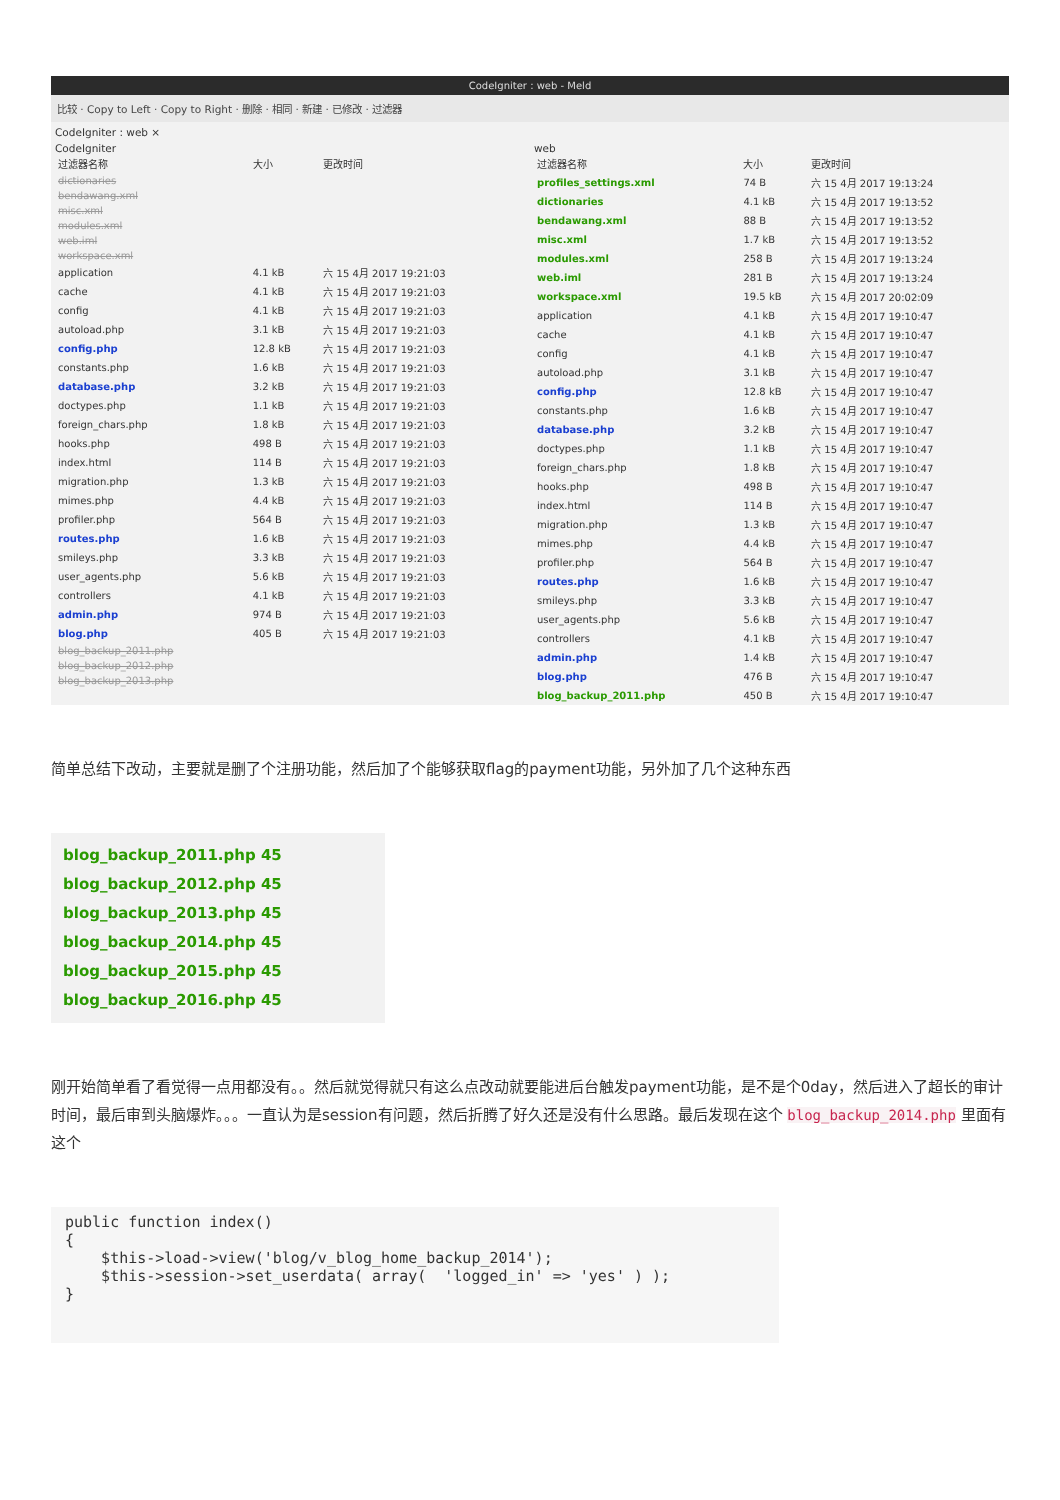CodeIgniter : web - Meld
比较 · Copy to Left · Copy to Right · 删除 · 相同 · 新建 · 已修改 · 过滤器
CodeIgniter : web ×
CodeIgniter
| 过滤器名称 | 大小 | 更改时间 |
| --- | --- | --- |
| dictionaries | | |
| bendawang.xml | | |
| misc.xml | | |
| modules.xml | | |
| web.iml | | |
| workspace.xml | | |
| application | 4.1 kB | 六 15 4月 2017 19:21:03 |
| cache | 4.1 kB | 六 15 4月 2017 19:21:03 |
| config | 4.1 kB | 六 15 4月 2017 19:21:03 |
| autoload.php | 3.1 kB | 六 15 4月 2017 19:21:03 |
| config.php | 12.8 kB | 六 15 4月 2017 19:21:03 |
| constants.php | 1.6 kB | 六 15 4月 2017 19:21:03 |
| database.php | 3.2 kB | 六 15 4月 2017 19:21:03 |
| doctypes.php | 1.1 kB | 六 15 4月 2017 19:21:03 |
| foreign_chars.php | 1.8 kB | 六 15 4月 2017 19:21:03 |
| hooks.php | 498 B | 六 15 4月 2017 19:21:03 |
| index.html | 114 B | 六 15 4月 2017 19:21:03 |
| migration.php | 1.3 kB | 六 15 4月 2017 19:21:03 |
| mimes.php | 4.4 kB | 六 15 4月 2017 19:21:03 |
| profiler.php | 564 B | 六 15 4月 2017 19:21:03 |
| routes.php | 1.6 kB | 六 15 4月 2017 19:21:03 |
| smileys.php | 3.3 kB | 六 15 4月 2017 19:21:03 |
| user_agents.php | 5.6 kB | 六 15 4月 2017 19:21:03 |
| controllers | 4.1 kB | 六 15 4月 2017 19:21:03 |
| admin.php | 974 B | 六 15 4月 2017 19:21:03 |
| blog.php | 405 B | 六 15 4月 2017 19:21:03 |
| blog_backup_2011.php | | |
| blog_backup_2012.php | | |
| blog_backup_2013.php | | |
web
| 过滤器名称 | 大小 | 更改时间 |
| --- | --- | --- |
| profiles_settings.xml | 74 B | 六 15 4月 2017 19:13:24 |
| dictionaries | 4.1 kB | 六 15 4月 2017 19:13:52 |
| bendawang.xml | 88 B | 六 15 4月 2017 19:13:52 |
| misc.xml | 1.7 kB | 六 15 4月 2017 19:13:52 |
| modules.xml | 258 B | 六 15 4月 2017 19:13:24 |
| web.iml | 281 B | 六 15 4月 2017 19:13:24 |
| workspace.xml | 19.5 kB | 六 15 4月 2017 20:02:09 |
| application | 4.1 kB | 六 15 4月 2017 19:10:47 |
| cache | 4.1 kB | 六 15 4月 2017 19:10:47 |
| config | 4.1 kB | 六 15 4月 2017 19:10:47 |
| autoload.php | 3.1 kB | 六 15 4月 2017 19:10:47 |
| config.php | 12.8 kB | 六 15 4月 2017 19:10:47 |
| constants.php | 1.6 kB | 六 15 4月 2017 19:10:47 |
| database.php | 3.2 kB | 六 15 4月 2017 19:10:47 |
| doctypes.php | 1.1 kB | 六 15 4月 2017 19:10:47 |
| foreign_chars.php | 1.8 kB | 六 15 4月 2017 19:10:47 |
| hooks.php | 498 B | 六 15 4月 2017 19:10:47 |
| index.html | 114 B | 六 15 4月 2017 19:10:47 |
| migration.php | 1.3 kB | 六 15 4月 2017 19:10:47 |
| mimes.php | 4.4 kB | 六 15 4月 2017 19:10:47 |
| profiler.php | 564 B | 六 15 4月 2017 19:10:47 |
| routes.php | 1.6 kB | 六 15 4月 2017 19:10:47 |
| smileys.php | 3.3 kB | 六 15 4月 2017 19:10:47 |
| user_agents.php | 5.6 kB | 六 15 4月 2017 19:10:47 |
| controllers | 4.1 kB | 六 15 4月 2017 19:10:47 |
| admin.php | 1.4 kB | 六 15 4月 2017 19:10:47 |
| blog.php | 476 B | 六 15 4月 2017 19:10:47 |
| blog_backup_2011.php | 450 B | 六 15 4月 2017 19:10:47 |
简单总结下改动，主要就是删了个注册功能，然后加了个能够获取flag的payment功能，另外加了几个这种东西
blog_backup_2011.php 45
blog_backup_2012.php 45
blog_backup_2013.php 45
blog_backup_2014.php 45
blog_backup_2015.php 45
blog_backup_2016.php 45
刚开始简单看了看觉得一点用都没有。。然后就觉得就只有这么点改动就要能进后台触发payment功能，是不是个0day，然后进入了超长的审计时间，最后审到头脑爆炸。。。一直认为是session有问题，然后折腾了好久还是没有什么思路。最后发现在这个 blog_backup_2014.php 里面有这个
public function index()
{
    $this->load->view('blog/v_blog_home_backup_2014');
    $this->session->set_userdata( array(  'logged_in' => 'yes' ) );
}